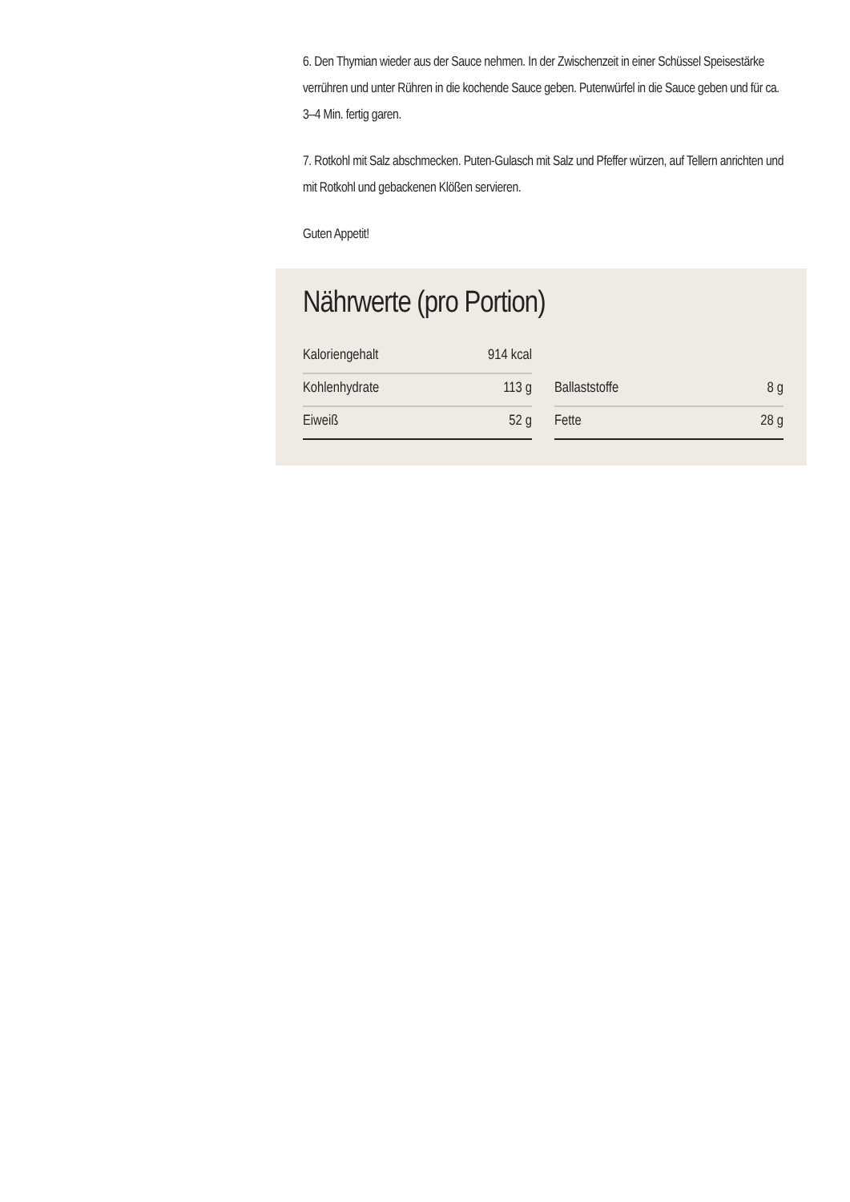6. Den Thymian wieder aus der Sauce nehmen. In der Zwischenzeit in einer Schüssel Speisestärke verrühren und unter Rühren in die kochende Sauce geben. Putenwürfel in die Sauce geben und für ca. 3–4 Min. fertig garen.
7. Rotkohl mit Salz abschmecken. Puten-Gulasch mit Salz und Pfeffer würzen, auf Tellern anrichten und mit Rotkohl und gebackenen Klößen servieren.
Guten Appetit!
Nährwerte (pro Portion)
Kaloriengehalt 914 kcal
Kohlenhydrate 113 g
Ballaststoffe 8 g
Eiweiß 52 g
Fette 28 g